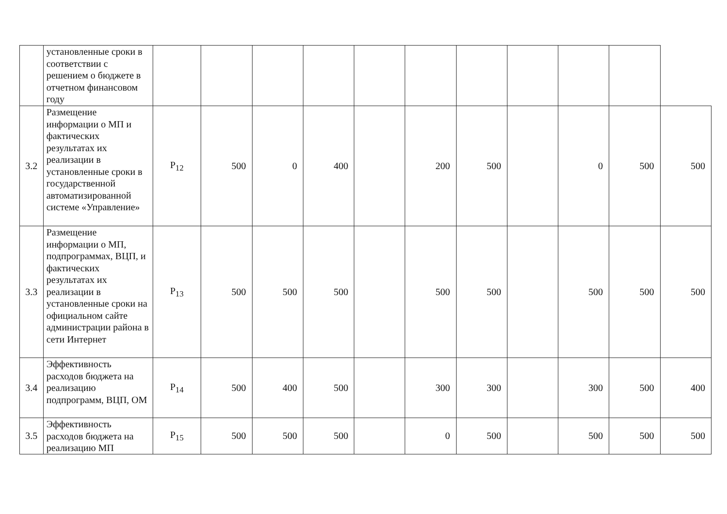| | установленные сроки в соответствии с решением о бюджете в отчетном финансовом году | | | | | | | | | | | |
| 3.2 | Размещение информации о МП и фактических результатах их реализации в установленные сроки в государственной автоматизированной системе «Управление» | P<sub>12</sub> | 500 | 0 | 400 | | 200 | 500 | | 0 | 500 | 500 |
| 3.3 | Размещение информации о МП, подпрограммах, ВЦП, и фактических результатах их реализации в установленные сроки на официальном сайте администрации района в сети Интернет | P<sub>13</sub> | 500 | 500 | 500 | | 500 | 500 | | 500 | 500 | 500 |
| 3.4 | Эффективность расходов бюджета на реализацию подпрограмм, ВЦП, ОМ | P<sub>14</sub> | 500 | 400 | 500 | | 300 | 300 | | 300 | 500 | 400 |
| 3.5 | Эффективность расходов бюджета на реализацию МП | P<sub>15</sub> | 500 | 500 | 500 | | 0 | 500 | | 500 | 500 | 500 |